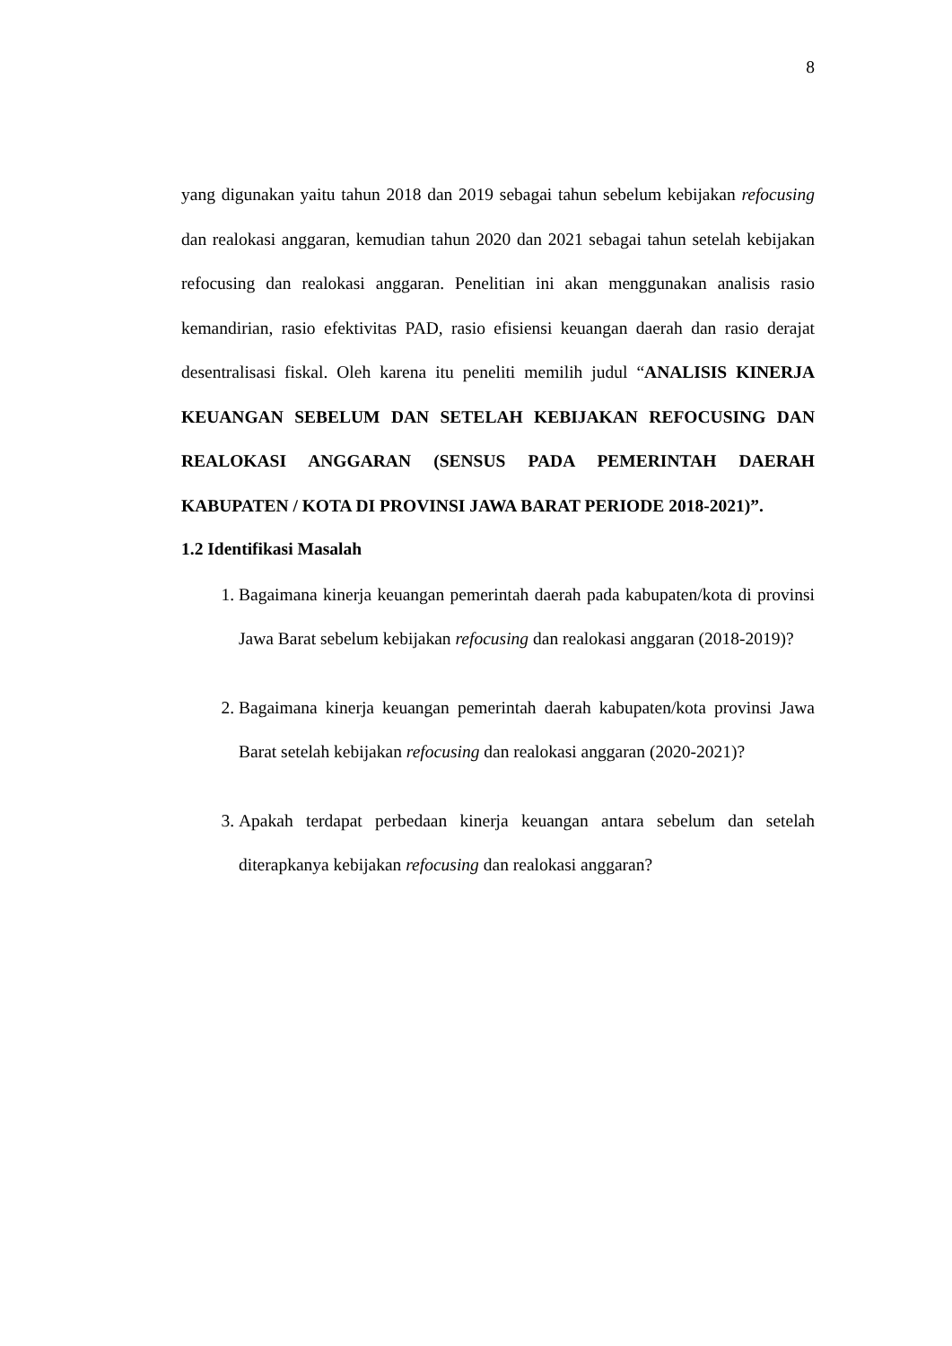8
yang digunakan yaitu tahun 2018 dan 2019 sebagai tahun sebelum kebijakan refocusing dan realokasi anggaran, kemudian tahun 2020 dan 2021 sebagai tahun setelah kebijakan refocusing dan realokasi anggaran. Penelitian ini akan menggunakan analisis rasio kemandirian, rasio efektivitas PAD, rasio efisiensi keuangan daerah dan rasio derajat desentralisasi fiskal. Oleh karena itu peneliti memilih judul “ANALISIS KINERJA KEUANGAN SEBELUM DAN SETELAH KEBIJAKAN REFOCUSING DAN REALOKASI ANGGARAN (SENSUS PADA PEMERINTAH DAERAH KABUPATEN / KOTA DI PROVINSI JAWA BARAT PERIODE 2018-2021)”.
1.2 Identifikasi Masalah
1. Bagaimana kinerja keuangan pemerintah daerah pada kabupaten/kota di provinsi Jawa Barat sebelum kebijakan refocusing dan realokasi anggaran (2018-2019)?
2. Bagaimana kinerja keuangan pemerintah daerah kabupaten/kota provinsi Jawa Barat setelah kebijakan refocusing dan realokasi anggaran (2020-2021)?
3. Apakah terdapat perbedaan kinerja keuangan antara sebelum dan setelah diterapkanya kebijakan refocusing dan realokasi anggaran?